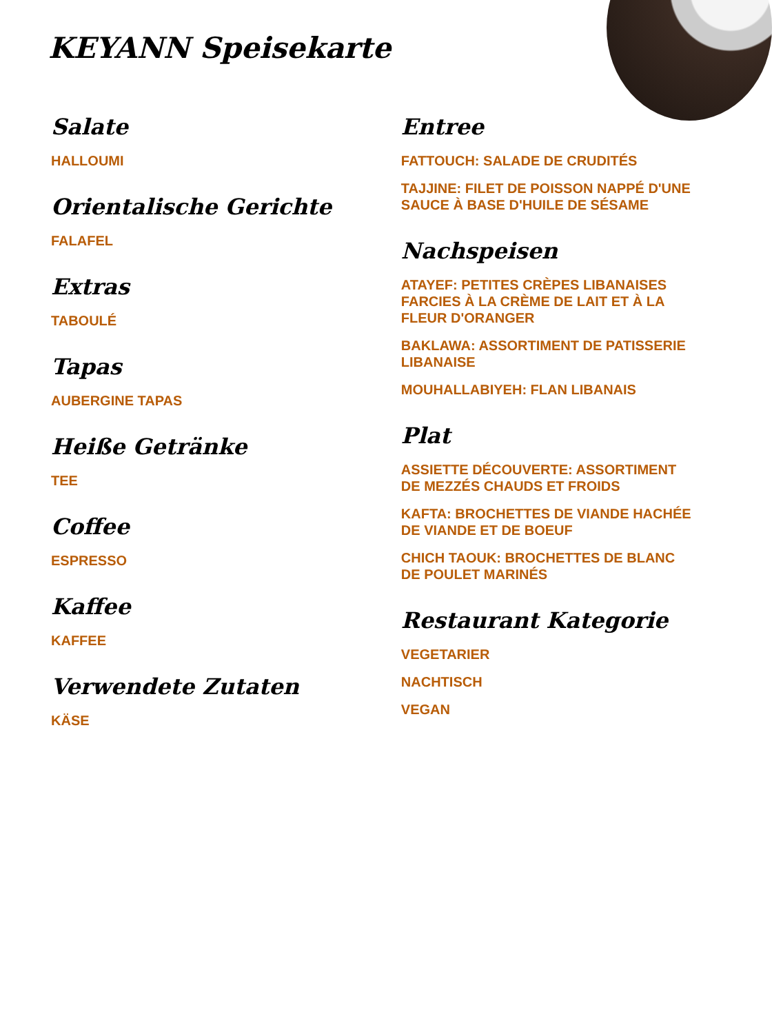KEYANN Speisekarte
Salate
HALLOUMI
Orientalische Gerichte
FALAFEL
Extras
TABOULÉ
Tapas
AUBERGINE TAPAS
Heiße Getränke
TEE
Coffee
ESPRESSO
Kaffee
KAFFEE
Verwendete Zutaten
KÄSE
Entree
FATTOUCH: SALADE DE CRUDITÉS
TAJJINE: FILET DE POISSON NAPPÉ D'UNE SAUCE À BASE D'HUILE DE SÉSAME
Nachspeisen
ATAYEF: PETITES CRÈPES LIBANAISES FARCIES À LA CRÈME DE LAIT ET À LA FLEUR D'ORANGER
BAKLAWA: ASSORTIMENT DE PATISSERIE LIBANAISE
MOUHALLABIYEH: FLAN LIBANAIS
Plat
ASSIETTE DÉCOUVERTE: ASSORTIMENT DE MEZZÉS CHAUDS ET FROIDS
KAFTA: BROCHETTES DE VIANDE HACHÉE DE VIANDE ET DE BOEUF
CHICH TAOUK: BROCHETTES DE BLANC DE POULET MARINÉS
Restaurant Kategorie
VEGETARIER
NACHTISCH
VEGAN